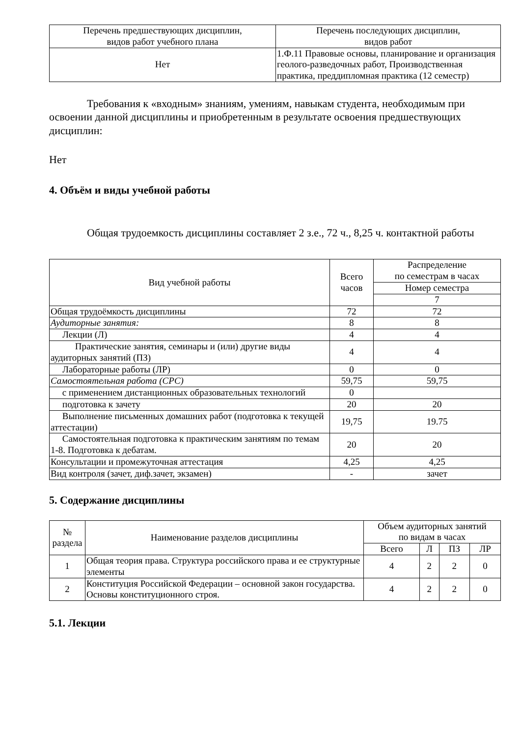| Перечень предшествующих дисциплин, видов работ учебного плана | Перечень последующих дисциплин, видов работ |
| --- | --- |
| Нет | 1.Ф.11 Правовые основы, планирование и организация геолого-разведочных работ, Производственная практика, преддипломная практика (12 семестр) |
Требования к «входным» знаниям, умениям, навыкам студента, необходимым при освоении данной дисциплины и приобретенным в результате освоения предшествующих дисциплин:
Нет
4. Объём и виды учебной работы
Общая трудоемкость дисциплины составляет 2 з.е., 72 ч., 8,25 ч. контактной работы
| Вид учебной работы | Всего часов | Распределение по семестрам в часах |
| --- | --- | --- |
| | | Номер семестра |
| | | 7 |
| Общая трудоёмкость дисциплины | 72 | 72 |
| Аудиторные занятия: | 8 | 8 |
| Лекции (Л) | 4 | 4 |
| Практические занятия, семинары и (или) другие виды аудиторных занятий (ПЗ) | 4 | 4 |
| Лабораторные работы (ЛР) | 0 | 0 |
| Самостоятельная работа (СРС) | 59,75 | 59,75 |
| с применением дистанционных образовательных технологий | 0 | |
| подготовка к зачету | 20 | 20 |
| Выполнение письменных домашних работ (подготовка к текущей аттестации) | 19,75 | 19.75 |
| Самостоятельная подготовка к практическим занятиям по темам 1-8. Подготовка к дебатам. | 20 | 20 |
| Консультации и промежуточная аттестация | 4,25 | 4,25 |
| Вид контроля (зачет, диф.зачет, экзамен) | - | зачет |
5. Содержание дисциплины
| № раздела | Наименование разделов дисциплины | Объем аудиторных занятий по видам в часах | | | |
| --- | --- | --- | --- | --- | --- |
| | | Всего | Л | ПЗ | ЛР |
| 1 | Общая теория права. Структура российского права и ее структурные элементы | 4 | 2 | 2 | 0 |
| 2 | Конституция Российской Федерации – основной закон государства. Основы конституционного строя. | 4 | 2 | 2 | 0 |
5.1. Лекции